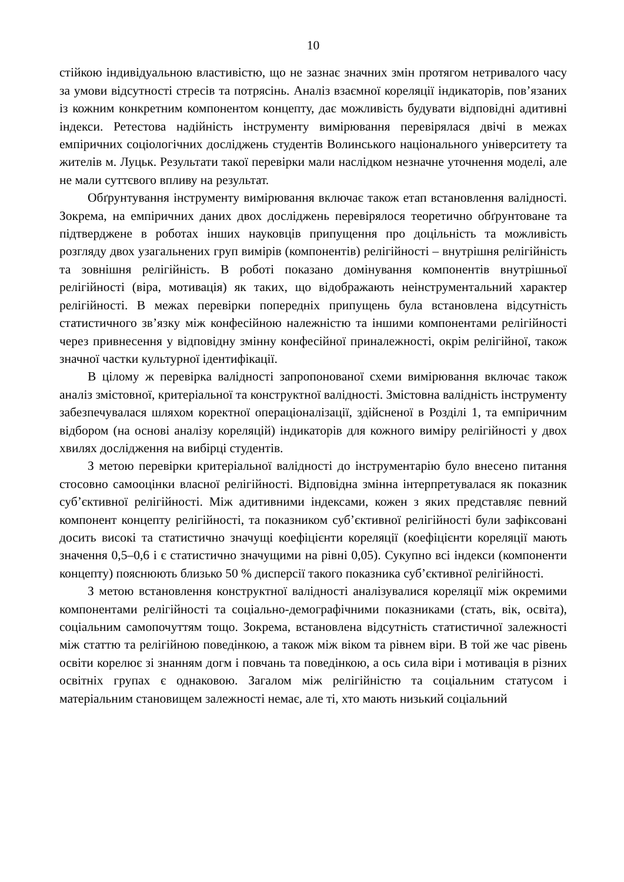10
стійкою індивідуальною властивістю, що не зазнає значних змін протягом нетривалого часу за умови відсутності стресів та потрясінь. Аналіз взаємної кореляції індикаторів, пов’язаних із кожним конкретним компонентом концепту, дає можливість будувати відповідні адитивні індекси. Ретестова надійність інструменту вимірювання перевірялася двічі в межах емпіричних соціологічних досліджень студентів Волинського національного університету та жителів м. Луцьк. Результати такої перевірки мали наслідком незначне уточнення моделі, але не мали суттєвого впливу на результат.
Обґрунтування інструменту вимірювання включає також етап встановлення валідності. Зокрема, на емпіричних даних двох досліджень перевірялося теоретично обґрунтоване та підтверджене в роботах інших науковців припущення про доцільність та можливість розгляду двох узагальнених груп вимірів (компонентів) релігійності – внутрішня релігійність та зовнішня релігійність. В роботі показано домінування компонентів внутрішньої релігійності (віра, мотивація) як таких, що відображають неінструментальний характер релігійності. В межах перевірки попередніх припущень була встановлена відсутність статистичного зв’язку між конфесійною належністю та іншими компонентами релігійності через привнесення у відповідну змінну конфесійної приналежності, окрім релігійної, також значної частки культурної ідентифікації.
В цілому ж перевірка валідності запропонованої схеми вимірювання включає також аналіз змістовної, критеріальної та конструктної валідності. Змістовна валідність інструменту забезпечувалася шляхом коректної операціоналізації, здійсненої в Розділі 1, та емпіричним відбором (на основі аналізу кореляцій) індикаторів для кожного виміру релігійності у двох хвилях дослідження на вибірці студентів.
З метою перевірки критеріальної валідності до інструментарію було внесено питання стосовно самооцінки власної релігійності. Відповідна змінна інтерпретувалася як показник суб’єктивної релігійності. Між адитивними індексами, кожен з яких представляє певний компонент концепту релігійності, та показником суб’єктивної релігійності були зафіксовані досить високі та статистично значущі коефіцієнти кореляції (коефіцієнти кореляції мають значення 0,5–0,6 і є статистично значущими на рівні 0,05). Сукупно всі індекси (компоненти концепту) пояснюють близько 50 % дисперсії такого показника суб’єктивної релігійності.
З метою встановлення конструктної валідності аналізувалися кореляції між окремими компонентами релігійності та соціально-демографічними показниками (стать, вік, освіта), соціальним самопочуттям тощо. Зокрема, встановлена відсутність статистичної залежності між статтю та релігійною поведінкою, а також між віком та рівнем віри. В той же час рівень освіти корелює зі знанням догм і повчань та поведінкою, а ось сила віри і мотивація в різних освітніх групах є однаковою. Загалом між релігійністю та соціальним статусом і матеріальним становищем залежності немає, але ті, хто мають низький соціальний